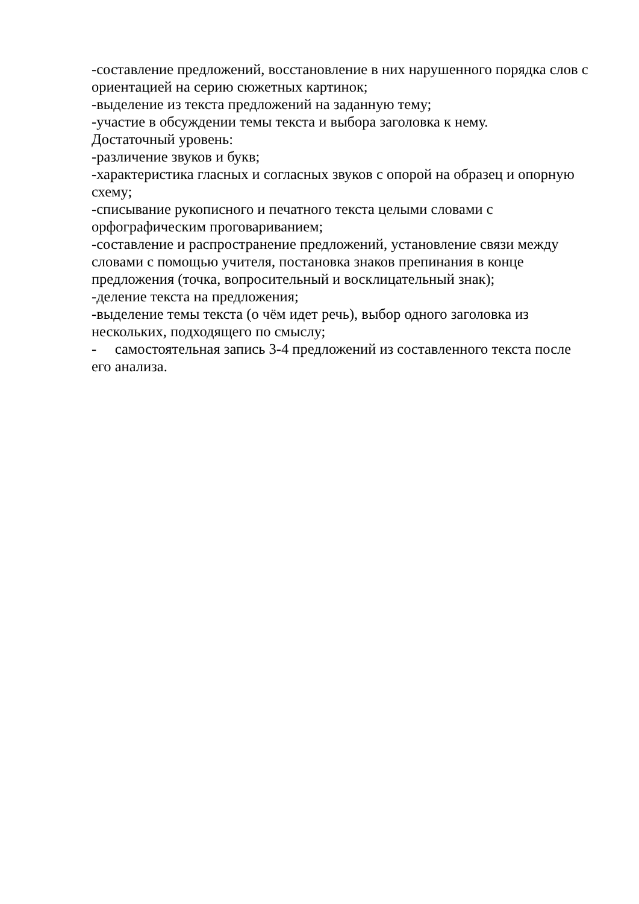-составление предложений, восстановление в них нарушенного порядка слов с ориентацией на серию сюжетных картинок;
-выделение из текста предложений на заданную тему;
-участие в обсуждении темы текста и выбора заголовка к нему.
Достаточный уровень:
-различение звуков и букв;
-характеристика гласных и согласных звуков с опорой на образец и опорную схему;
-списывание рукописного и печатного текста целыми словами с орфографическим проговариванием;
-составление и распространение предложений, установление связи между словами с помощью учителя, постановка знаков препинания в конце предложения (точка, вопросительный и восклицательный знак);
-деление текста на предложения;
-выделение темы текста (о чём идет речь), выбор одного заголовка из нескольких, подходящего по смыслу;
- самостоятельная запись 3-4 предложений из составленного текста после его анализа.